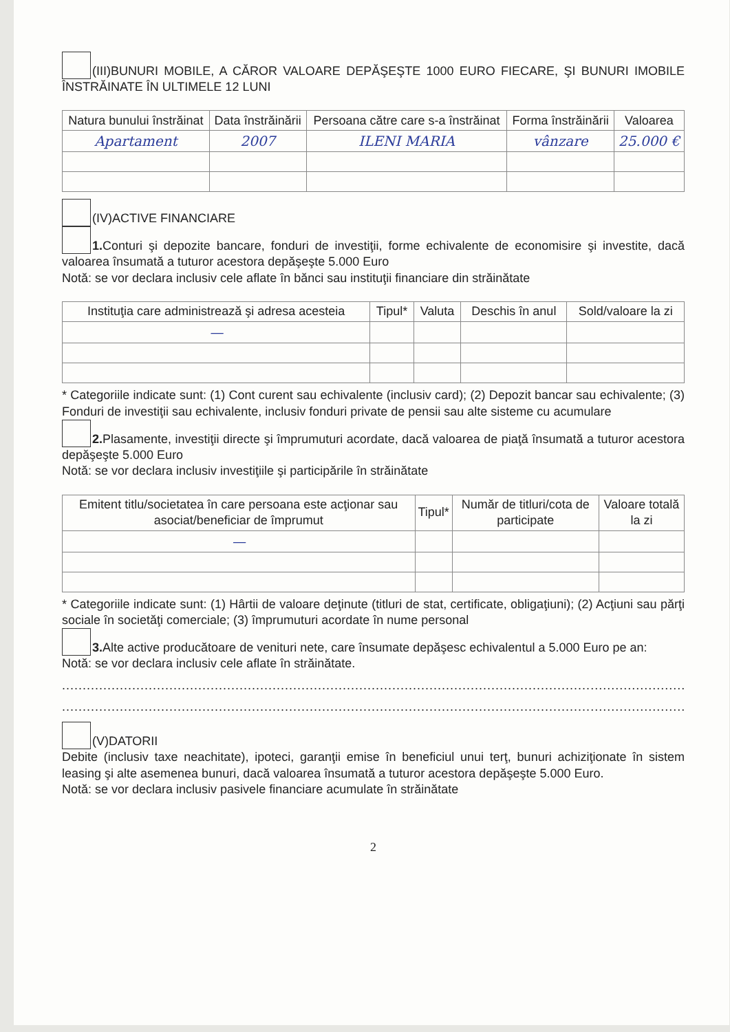(III)BUNURI MOBILE, A CĂROR VALOARE DEPĂŞEŞTE 1000 EURO FIECARE, ŞI BUNURI IMOBILE ÎNSTRĂINATE ÎN ULTIMELE 12 LUNI
| Natura bunului înstrăinat | Data înstrăinării | Persoana către care s-a înstrăinat | Forma înstrăinării | Valoarea |
| --- | --- | --- | --- | --- |
| Apartament | 2007 | ILENI MARIA | vânzare | 25.000 € |
(IV)ACTIVE FINANCIARE
1. Conturi şi depozite bancare, fonduri de investiţii, forme echivalente de economisire şi investite, dacă valoarea însumată a tuturor acestora depăşeşte 5.000 Euro
Notă: se vor declara inclusiv cele aflate în bănci sau instituţii financiare din străinătate
| Instituţia care administrează şi adresa acesteia | Tipul* | Valuta | Deschis în anul | Sold/valoare la zi |
| --- | --- | --- | --- | --- |
| — | | | | |
* Categoriile indicate sunt: (1) Cont curent sau echivalente (inclusiv card); (2) Depozit bancar sau echivalente; (3) Fonduri de investiţii sau echivalente, inclusiv fonduri private de pensii sau alte sisteme cu acumulare
2. Plasamente, investiţii directe şi împrumuturi acordate, dacă valoarea de piaţă însumată a tuturor acestora depăşeşte 5.000 Euro
Notă: se vor declara inclusiv investiţiile şi participările în străinătate
| Emitent titlu/societatea în care persoana este acţionar sau asociat/beneficiar de împrumut | Tipul* | Număr de titluri/cota de participate | Valoare totală la zi |
| --- | --- | --- | --- |
| — | | | |
* Categoriile indicate sunt: (1) Hârtii de valoare deţinute (titluri de stat, certificate, obligaţiuni); (2) Acţiuni sau părţi sociale în societăţi comerciale; (3) împrumuturi acordate în nume personal
3. Alte active producătoare de venituri nete, care însumate depăşesc echivalentul a 5.000 Euro pe an:
Notă: se vor declara inclusiv cele aflate în străinătate.
........................................................................................................................................................................
........................................................................................................................................................................
(V)DATORII
Debite (inclusiv taxe neachitate), ipoteci, garanţii emise în beneficiul unui terţ, bunuri achiziţionate în sistem leasing şi alte asemenea bunuri, dacă valoarea însumată a tuturor acestora depăşeşte 5.000 Euro.
Notă: se vor declara inclusiv pasivele financiare acumulate în străinătate
2